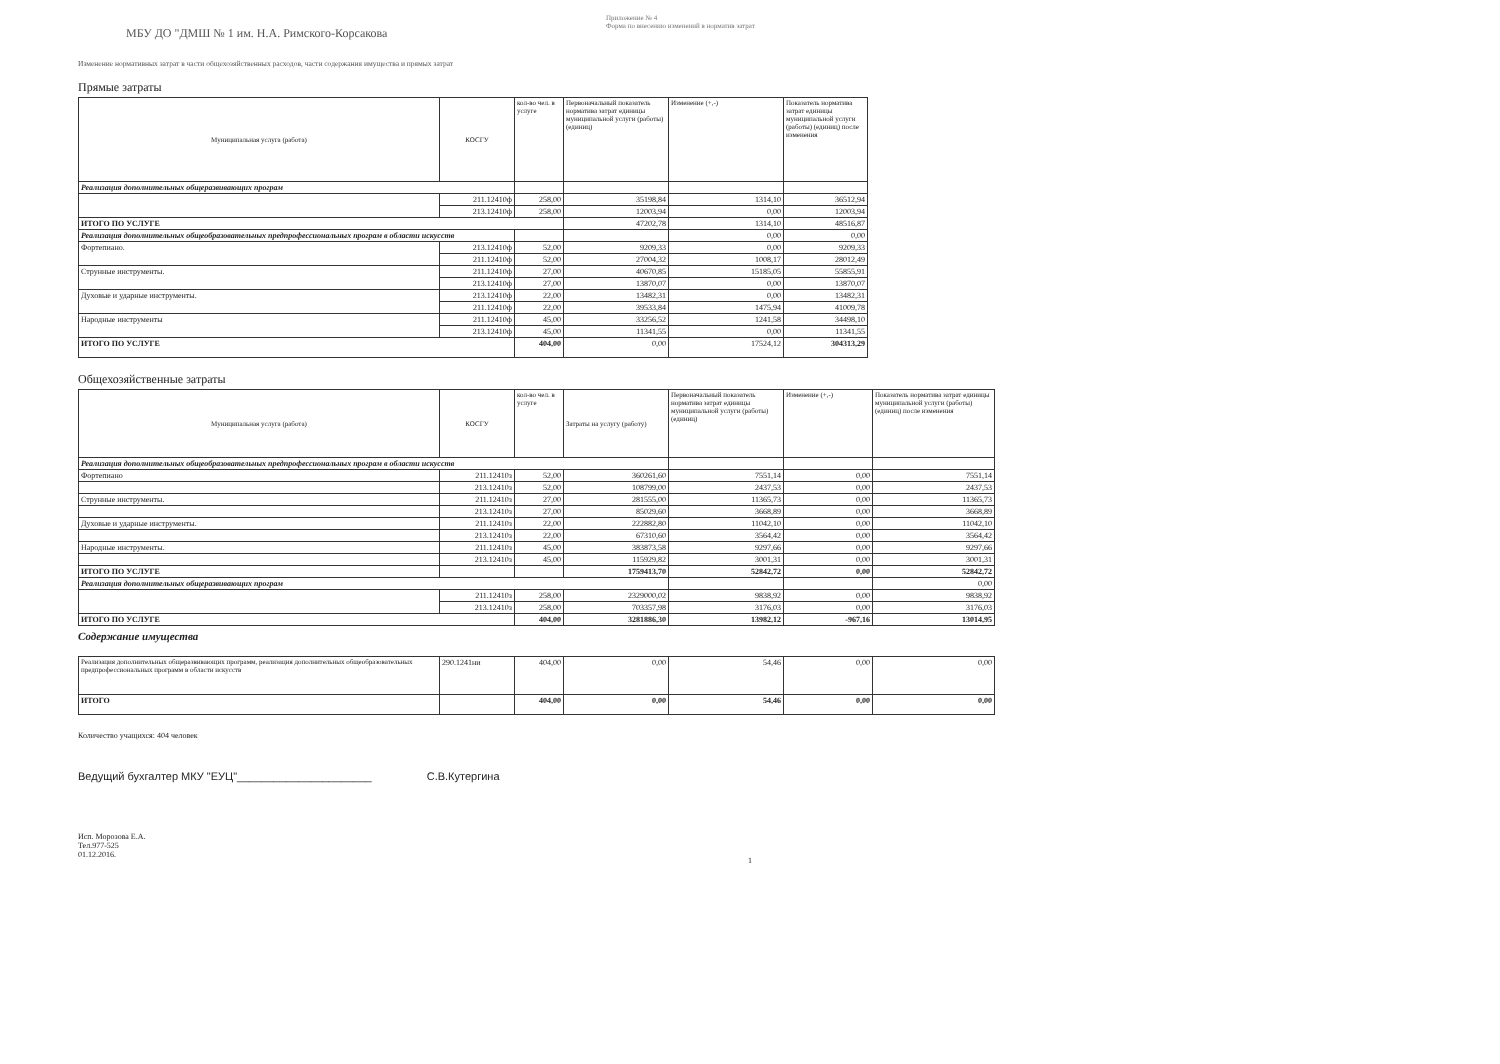МБУ ДО "ДМШ № 1 им. Н.А. Римского-Корсакова
Приложение № 4
Форма по внесению изменений в норматив затрат
Изменение нормативных затрат в части общехозяйственных расходов, части содержания имущества и прямых затрат
Прямые затраты
| Муниципальная услуга (работа) | КОСГУ | кол-во чел. в услуге | Первоначальный показатель норматива затрат единицы муниципальной услуги (работы) (единиц) | Изменение (+,-) | Показатель норматива затрат единицы муниципальной услуги (работы) (единиц) после изменения |
| --- | --- | --- | --- | --- | --- |
| Реализация дополнительных общеразвивающих програм | | | | | |
| | 211.12410ф | 258,00 | 35198,84 | 1314,10 | 36512,94 |
| | 213.12410ф | 258,00 | 12003,94 | 0,00 | 12003,94 |
| ИТОГО ПО УСЛУГЕ | | | 47202,78 | 1314,10 | 48516,87 |
| Реализация дополнительных общеобразовательных предпрофессиональных програм в области искусств | | | | 0,00 | 0,00 |
| Фортепиано. | 213.12410ф | 52,00 | 9209,33 | 0,00 | 9209,33 |
| | 211.12410ф | 52,00 | 27004,32 | 1008,17 | 28012,49 |
| Струнные инструменты. | 211.12410ф | 27,00 | 40670,85 | 15185,05 | 55855,91 |
| | 213.12410ф | 27,00 | 13870,07 | 0,00 | 13870,07 |
| Духовые и ударные инструменты. | 213.12410ф | 22,00 | 13482,31 | 0,00 | 13482,31 |
| | 211.12410ф | 22,00 | 39533,84 | 1475,94 | 41009,78 |
| Народные инструменты | 211.12410ф | 45,00 | 33256,52 | 1241,58 | 34498,10 |
| | 213.12410ф | 45,00 | 11341,55 | 0,00 | 11341,55 |
| ИТОГО ПО УСЛУГЕ | | 404,00 | 0,00 | 17524,12 | 304313,29 |
Общехозяйственные затраты
| Муниципальная услуга (работа) | КОСГУ | кол-во чел. в услуге | Затраты на услугу (работу) | Первоначальный показатель норматива затрат единицы муниципальной услуги (работы) (единиц) | Изменение (+,-) | Показатель норматива затрат единицы муниципальной услуги (работы) (единиц) после изменения |
| --- | --- | --- | --- | --- | --- | --- |
| Реализация дополнительных общеобразовательных предпрофессиональных програм в области искусств | | | | | | |
| Фортепиано | 211.12410з | 52,00 | 360261,60 | 7551,14 | 0,00 | 7551,14 |
| | 213.12410з | 52,00 | 108799,00 | 2437,53 | 0,00 | 2437,53 |
| Струнные инструменты. | 211.12410з | 27,00 | 281555,00 | 11365,73 | 0,00 | 11365,73 |
| | 213.12410з | 27,00 | 85029,60 | 3668,89 | 0,00 | 3668,89 |
| Духовые и ударные инструменты. | 211.12410з | 22,00 | 222882,80 | 11042,10 | 0,00 | 11042,10 |
| | 213.12410з | 22,00 | 67310,60 | 3564,42 | 0,00 | 3564,42 |
| Народные инструменты. | 211.12410з | 45,00 | 383873,58 | 9297,66 | 0,00 | 9297,66 |
| | 213.12410з | 45,00 | 115929,82 | 3001,31 | 0,00 | 3001,31 |
| ИТОГО ПО УСЛУГЕ | | | 1759413,70 | 52842,72 | 0,00 | 52842,72 |
| Реализация дополнительных общеразвивающих програм | | | | | | 0,00 |
| | 211.12410з | 258,00 | 2329000,02 | 9838,92 | 0,00 | 9838,92 |
| | 213.12410з | 258,00 | 703357,98 | 3176,03 | 0,00 | 3176,03 |
| ИТОГО ПО УСЛУГЕ | | 404,00 | 3281886,30 | 13982,12 | -967,16 | 13014,95 |
Содержание имущества
| Реализация дополнительных общеразвивающих программ, реализация дополнительных общеобразовательных предпрофессиональных программ в области искусств | 290.1241ни | 404,00 | 0,00 | 54,46 | 0,00 | 0,00 |
| ИТОГО | | 404,00 | 0,00 | 54,46 | 0,00 | 0,00 |
Количество учащихся: 404 человек
Ведущий бухгалтер МКУ "ЕУЦ"______________________ С.В.Кутергина
Исп. Морозова Е.А.
Тел.977-525
01.12.2016.
1